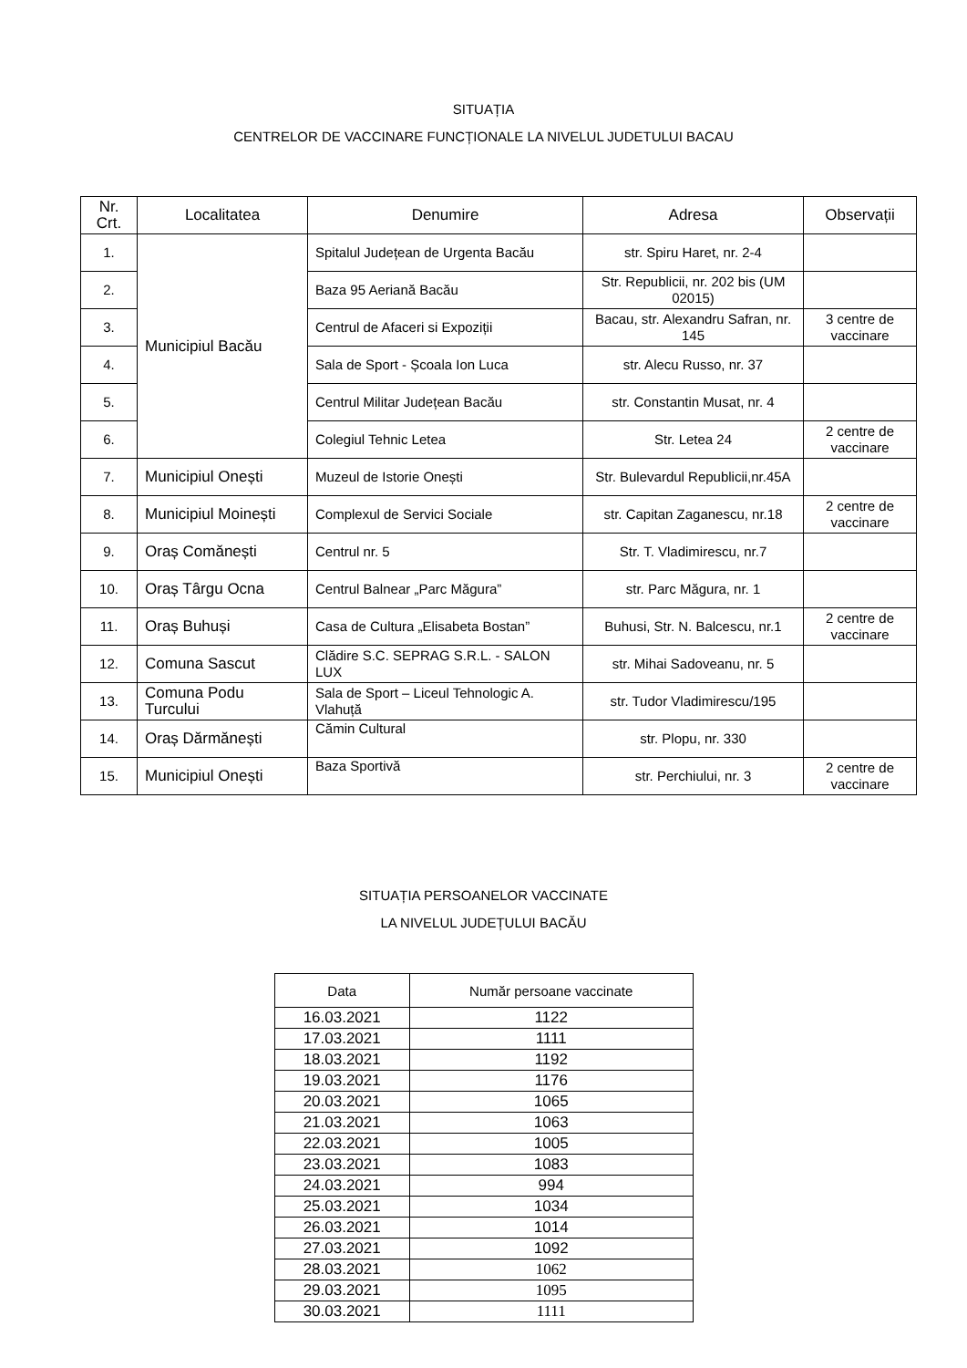SITUAȚIA
CENTRELOR DE VACCINARE FUNCȚIONALE LA NIVELUL JUDETULUI BACAU
| Nr. Crt. | Localitatea | Denumire | Adresa | Observații |
| --- | --- | --- | --- | --- |
| 1. | Municipiul Bacău | Spitalul Județean de Urgenta Bacău | str. Spiru Haret, nr. 2-4 | |
| 2. | | Baza 95 Aeriană Bacău | Str. Republicii, nr. 202 bis (UM 02015) | |
| 3. | | Centrul de Afaceri si Expoziții | Bacau, str. Alexandru Safran, nr. 145 | 3 centre de vaccinare |
| 4. | | Sala de Sport - Școala Ion Luca | str. Alecu Russo, nr. 37 | |
| 5. | | Centrul Militar Județean Bacău | str. Constantin Musat, nr. 4 | |
| 6. | | Colegiul Tehnic Letea | Str. Letea 24 | 2 centre de vaccinare |
| 7. | Municipiul Onești | Muzeul de Istorie Onești | Str. Bulevardul Republicii,nr.45A | |
| 8. | Municipiul Moinești | Complexul de Servici Sociale | str. Capitan Zaganescu, nr.18 | 2 centre de vaccinare |
| 9. | Oraș Comănești | Centrul nr. 5 | Str. T. Vladimirescu, nr.7 | |
| 10. | Oraș Târgu Ocna | Centrul Balnear „Parc Măgura” | str. Parc Măgura, nr. 1 | |
| 11. | Oraș Buhuși | Casa de Cultura „Elisabeta Bostan” | Buhusi, Str. N. Balcescu, nr.1 | 2 centre de vaccinare |
| 12. | Comuna Sascut | Clădire S.C. SEPRAG S.R.L. - SALON LUX | str. Mihai Sadoveanu, nr. 5 | |
| 13. | Comuna Podu Turcului | Sala de Sport – Liceul Tehnologic A. Vlahuță | str. Tudor Vladimirescu/195 | |
| 14. | Oraș Dărmănești | Cămin Cultural | str. Plopu, nr. 330 | |
| 15. | Municipiul Onești | Baza Sportivă | str. Perchiului, nr. 3 | 2 centre de vaccinare |
SITUAȚIA PERSOANELOR VACCINATE
LA NIVELUL JUDEȚULUI BACĂU
| Data | Număr persoane vaccinate |
| --- | --- |
| 16.03.2021 | 1122 |
| 17.03.2021 | 1111 |
| 18.03.2021 | 1192 |
| 19.03.2021 | 1176 |
| 20.03.2021 | 1065 |
| 21.03.2021 | 1063 |
| 22.03.2021 | 1005 |
| 23.03.2021 | 1083 |
| 24.03.2021 | 994 |
| 25.03.2021 | 1034 |
| 26.03.2021 | 1014 |
| 27.03.2021 | 1092 |
| 28.03.2021 | 1062 |
| 29.03.2021 | 1095 |
| 30.03.2021 | 1111 |